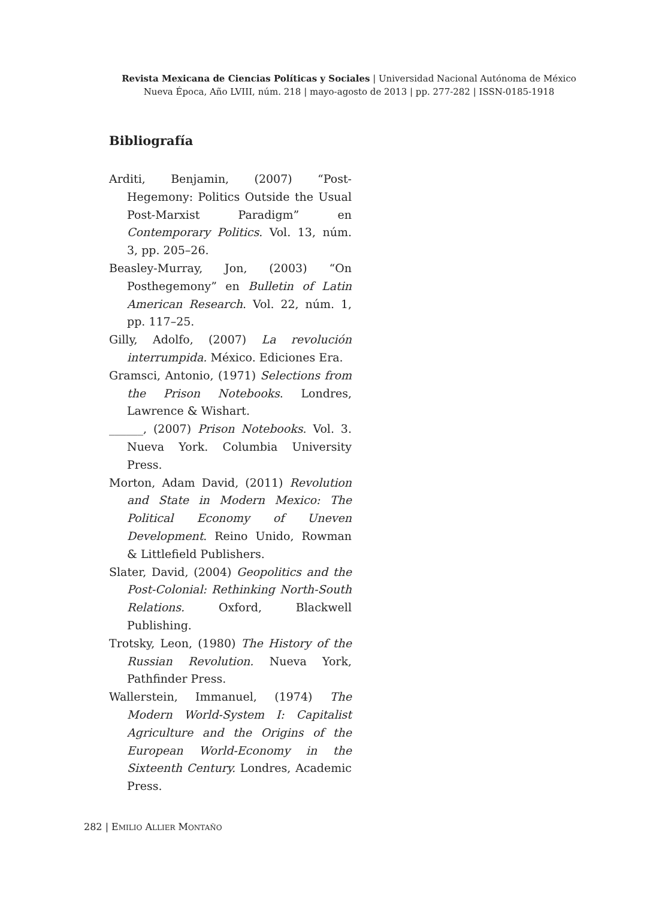Revista Mexicana de Ciencias Políticas y Sociales | Universidad Nacional Autónoma de México
Nueva Época, Año LVIII, núm. 218 | mayo-agosto de 2013 | pp. 277-282 | ISSN-0185-1918
Bibliografía
Arditi, Benjamin, (2007) “Post-Hegemony: Politics Outside the Usual Post-Marxist Paradigm” en Contemporary Politics. Vol. 13, núm. 3, pp. 205–26.
Beasley-Murray, Jon, (2003) “On Posthegemony” en Bulletin of Latin American Research. Vol. 22, núm. 1, pp. 117–25.
Gilly, Adolfo, (2007) La revolución interrumpida. México. Ediciones Era.
Gramsci, Antonio, (1971) Selections from the Prison Notebooks. Londres, Lawrence & Wishart.
______, (2007) Prison Notebooks. Vol. 3. Nueva York. Columbia University Press.
Morton, Adam David, (2011) Revolution and State in Modern Mexico: The Political Economy of Uneven Development. Reino Unido, Rowman & Littlefield Publishers.
Slater, David, (2004) Geopolitics and the Post-Colonial: Rethinking North-South Relations. Oxford, Blackwell Publishing.
Trotsky, Leon, (1980) The History of the Russian Revolution. Nueva York, Pathfinder Press.
Wallerstein, Immanuel, (1974) The Modern World-System I: Capitalist Agriculture and the Origins of the European World-Economy in the Sixteenth Century. Londres, Academic Press.
282 | EMILIO ALLIER MONTAÑO